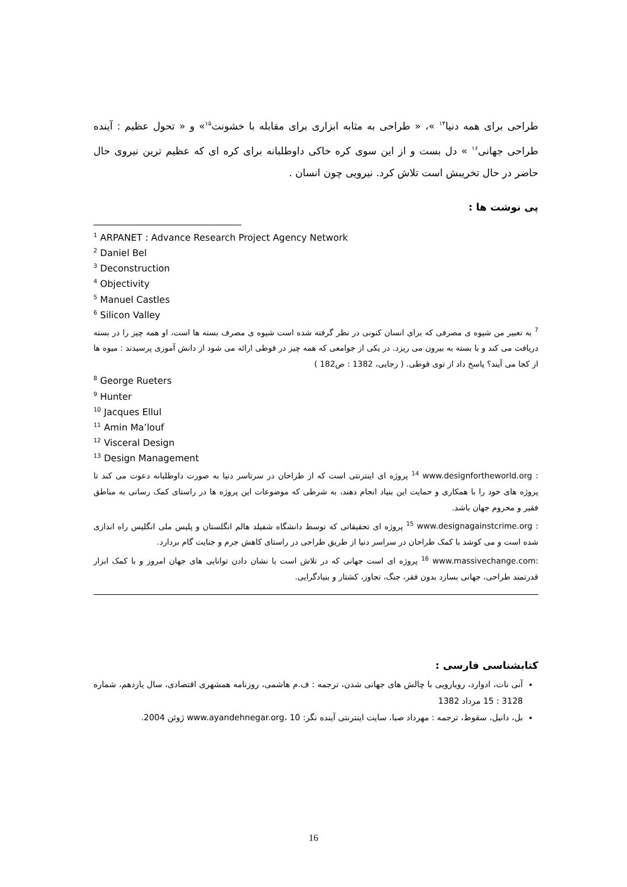طراحی برای همه دنیا<sup>۱۴</sup> »، « طراحی به مثابه ابزاری برای مقابله با خشونت<sup>۱۵</sup>» و « تحول عظیم : آینده طراحی جهانی<sup>۱۶</sup> » دل بست و از این سوی کره خاکی داوطلبانه برای کره ای که عظیم ترین نیروی حال حاضر در حال تخریبش است تلاش کرد. نیرویی چون انسان .
پی نوشت ها :
<sup>1</sup> ARPANET : Advance Research Project Agency Network
<sup>2</sup> Daniel Bel
<sup>3</sup> Deconstruction
<sup>4</sup> Objectivity
<sup>5</sup> Manuel Castles
<sup>6</sup> Silicon Valley
<sup>7</sup> به تعبیر من شیوه ی مصرفی که برای انسان کنونی در نظر گرفته شده است شیوه ی مصرف بسته ها است، او همه چیز را در بسته دریافت می کند و با بسته به بیرون می ریزد. در یکی از جوامعی که همه چیز در قوطی ارائه می شود از دانش آموزی پرسیدند : میوه ها از کجا می آیند؟ پاسخ داد از توی قوطی. ( رجایی، 1382 : ص182 )
<sup>8</sup> George Rueters
<sup>9</sup> Hunter
<sup>10</sup> Jacques Ellul
<sup>11</sup> Amin Ma’louf
<sup>12</sup> Visceral Design
<sup>13</sup> Design Management
<sup>14</sup> www.designfortheworld.org : پروژه ای اینترنتی است که از طراحان در سرتاسر دنیا به صورت داوطلبانه دعوت می کند تا پروژه های خود را با همکاری و حمایت این بنیاد انجام دهند، به شرطی که موضوعات این پروژه ها در راستای کمک رسانی به مناطق فقیر و محروم جهان باشد.
<sup>15</sup> www.designagainstcrime.org : پروژه ای تحقیقاتی که توسط دانشگاه شفیلد هالم انگلستان و پلیس ملی انگلیس راه اندازی شده است و می کوشد با کمک طراحان در سراسر دنیا از طریق طراحی در راستای کاهش جرم و جنایت گام بردارد.
<sup>16</sup> www.massivechange.com: پروژه ای است جهانی که در تلاش است با نشان دادن توانایی های جهان امروز و با کمک ابزار قدرتمند طراحی، جهانی بسازد بدون فقر، جنگ، تجاوز، کشتار و بنیادگرایی.
کتابشناسی فارسی :
آنی نات، ادوارد، رویارویی با چالش های جهانی شدن، ترجمه : ف.م هاشمی، روزنامه همشهری اقتصادی، سال یازدهم، شماره 3128 : 15 مرداد 1382
بل، دانیل، سقوط، ترجمه : مهرداد صبا، سایت اینترنتی آینده نگر: www.ayandehnegar.org، 10 ژوئن 2004.
16